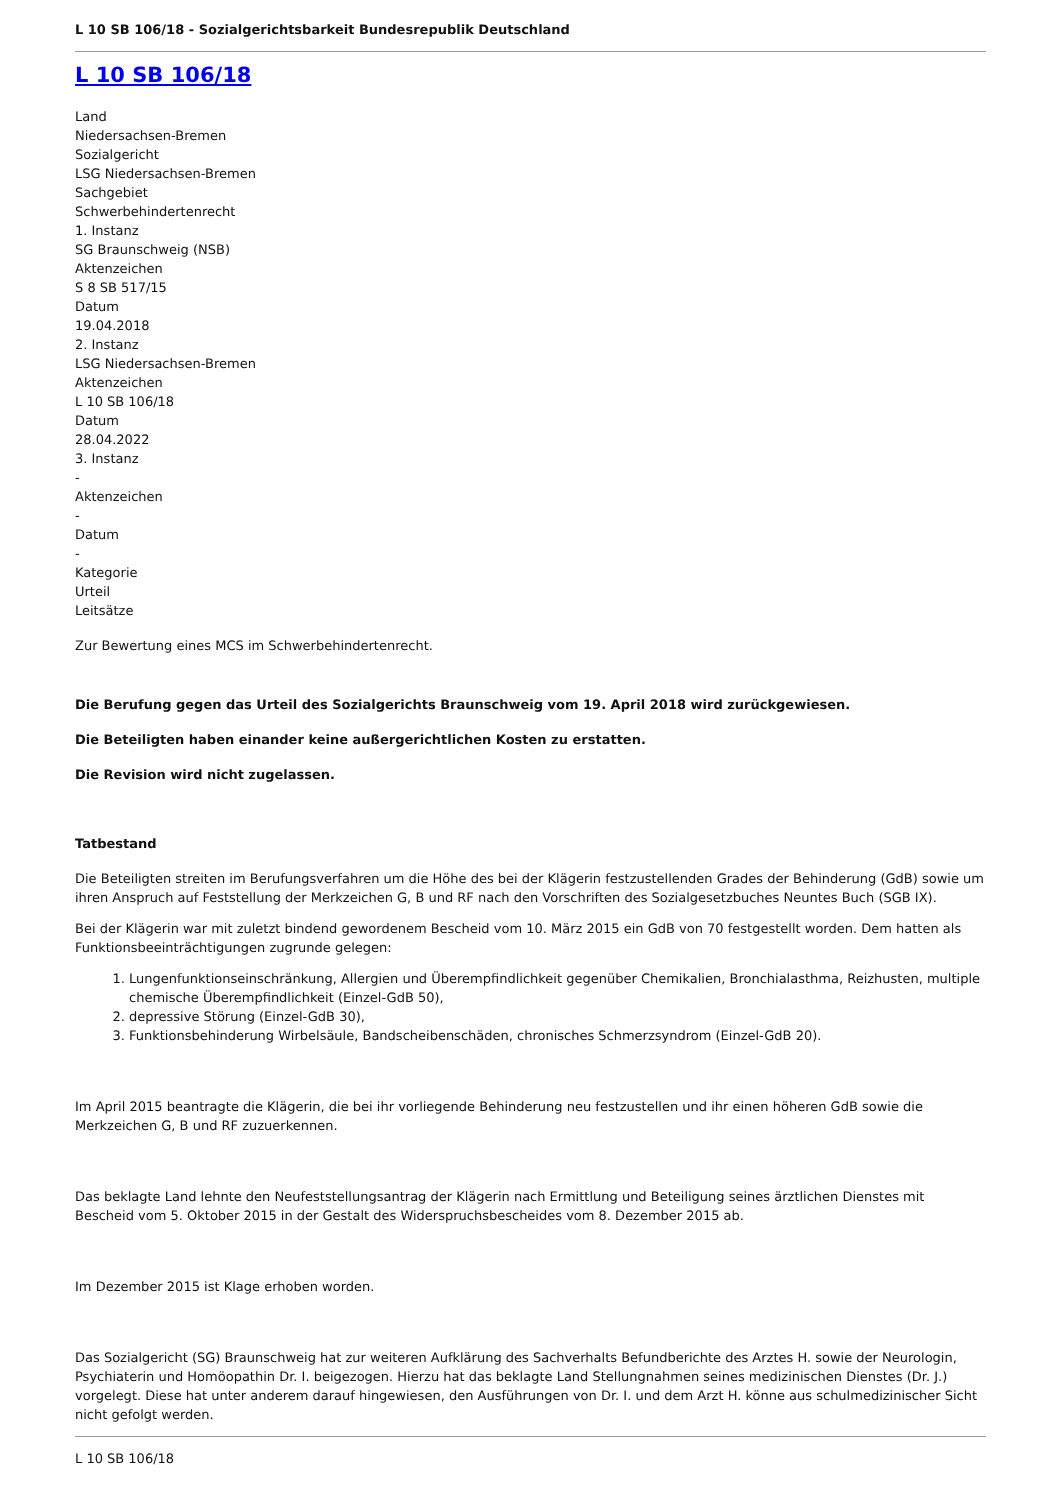L 10 SB 106/18 - Sozialgerichtsbarkeit Bundesrepublik Deutschland
L 10 SB 106/18
Land
Niedersachsen-Bremen
Sozialgericht
LSG Niedersachsen-Bremen
Sachgebiet
Schwerbehindertenrecht
1. Instanz
SG Braunschweig (NSB)
Aktenzeichen
S 8 SB 517/15
Datum
19.04.2018
2. Instanz
LSG Niedersachsen-Bremen
Aktenzeichen
L 10 SB 106/18
Datum
28.04.2022
3. Instanz
-
Aktenzeichen
-
Datum
-
Kategorie
Urteil
Leitsätze
Zur Bewertung eines MCS im Schwerbehindertenrecht.
Die Berufung gegen das Urteil des Sozialgerichts Braunschweig vom 19. April 2018 wird zurückgewiesen.
Die Beteiligten haben einander keine außergerichtlichen Kosten zu erstatten.
Die Revision wird nicht zugelassen.
Tatbestand
Die Beteiligten streiten im Berufungsverfahren um die Höhe des bei der Klägerin festzustellenden Grades der Behinderung (GdB) sowie um ihren Anspruch auf Feststellung der Merkzeichen G, B und RF nach den Vorschriften des Sozialgesetzbuches Neuntes Buch (SGB IX).
Bei der Klägerin war mit zuletzt bindend gewordenem Bescheid vom 10. März 2015 ein GdB von 70 festgestellt worden. Dem hatten als Funktionsbeeinträchtigungen zugrunde gelegen:
1. Lungenfunktionseinschränkung, Allergien und Überempfindlichkeit gegenüber Chemikalien, Bronchialasthma, Reizhusten, multiple chemische Überempfindlichkeit (Einzel-GdB 50),
2. depressive Störung (Einzel-GdB 30),
3. Funktionsbehinderung Wirbelsäule, Bandscheibenschäden, chronisches Schmerzsyndrom (Einzel-GdB 20).
Im April 2015 beantragte die Klägerin, die bei ihr vorliegende Behinderung neu festzustellen und ihr einen höheren GdB sowie die Merkzeichen G, B und RF zuzuerkennen.
Das beklagte Land lehnte den Neufeststellungsantrag der Klägerin nach Ermittlung und Beteiligung seines ärztlichen Dienstes mit Bescheid vom 5. Oktober 2015 in der Gestalt des Widerspruchsbescheides vom 8. Dezember 2015 ab.
Im Dezember 2015 ist Klage erhoben worden.
Das Sozialgericht (SG) Braunschweig hat zur weiteren Aufklärung des Sachverhalts Befundberichte des Arztes H. sowie der Neurologin, Psychiaterin und Homöopathin Dr. I. beigezogen. Hierzu hat das beklagte Land Stellungnahmen seines medizinischen Dienstes (Dr. J.) vorgelegt. Diese hat unter anderem darauf hingewiesen, den Ausführungen von Dr. I. und dem Arzt H. könne aus schulmedizinischer Sicht nicht gefolgt werden.
L 10 SB 106/18